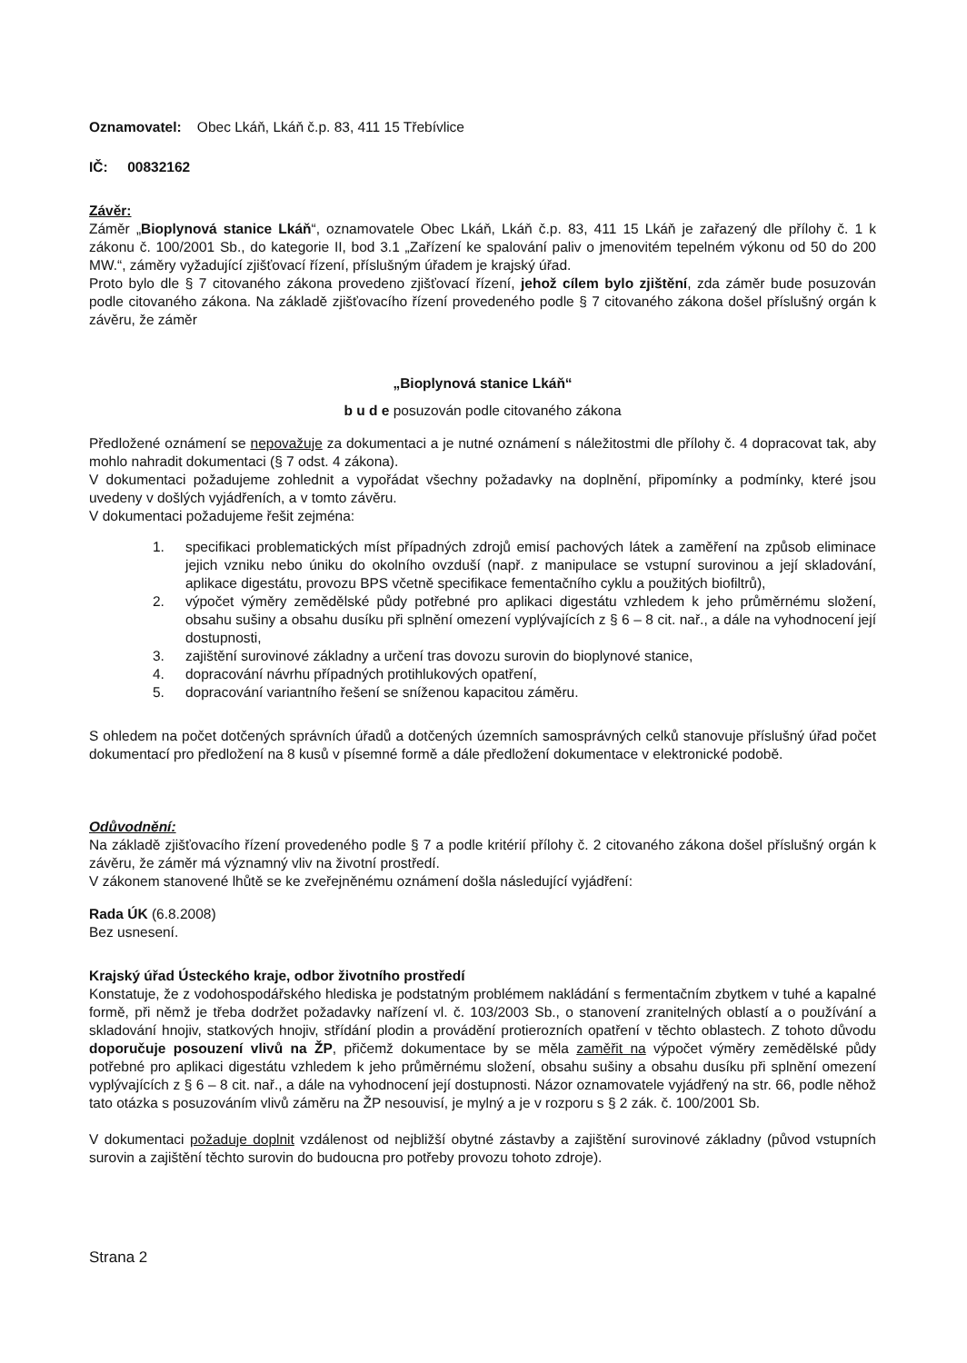Oznamovatel: Obec Lkáň, Lkáň č.p. 83, 411 15 Třebívlice
IČ: 00832162
Závěr:
Záměr „Bioplynová stanice Lkáň“, oznamovatele Obec Lkáň, Lkáň č.p. 83, 411 15 Lkáň je zařazený dle přílohy č. 1 k zákonu č. 100/2001 Sb., do kategorie II, bod 3.1 „Zařízení ke spalování paliv o jmenovitém tepelném výkonu od 50 do 200 MW.“, záměry vyžadující zjišťovací řízení, příslušným úřadem je krajský úřad.
Proto bylo dle § 7 citovaného zákona provedeno zjišťovací řízení, jehož cílem bylo zjištění, zda záměr bude posuzován podle citovaného zákona. Na základě zjišťovacího řízení provedeného podle § 7 citovaného zákona došel příslušný orgán k závěru, že záměr
„Bioplynová stanice Lkáň“
b u d e posuzován podle citovaného zákona
Předložené oznámení se nepovažuje za dokumentaci a je nutné oznámení s náležitostmi dle přílohy č. 4 dopracovat tak, aby mohlo nahradit dokumentaci (§ 7 odst. 4 zákona).
V dokumentaci požadujeme zohlednit a vypořádat všechny požadavky na doplnění, připomínky a podmínky, které jsou uvedeny v došlých vyjádřeních, a v tomto závěru.
V dokumentaci požadujeme řešit zejména:
1. specifikaci problematických míst případných zdrojů emisí pachových látek a zaměření na způsob eliminace jejich vzniku nebo úniku do okolního ovzduší (např. z manipulace se vstupní surovinou a její skladování, aplikace digestátu, provozu BPS včetně specifikace fementačního cyklu a použitých biofiltrů),
2. výpočet výměry zemědělské půdy potřebné pro aplikaci digestátu vzhledem k jeho průměrnému složení, obsahu sušiny a obsahu dusíku při splnění omezení vyplývajících z § 6 – 8 cit. nař., a dále na vyhodnocení její dostupnosti,
3. zajištění surovinové základny a určení tras dovozu surovin do bioplynové stanice,
4. dopracování návrhu případných protihlukových opatření,
5. dopracování variantního řešení se sníženou kapacitou záměru.
S ohledem na počet dotčených správních úřadů a dotčených územních samosprávných celků stanovuje příslušný úřad počet dokumentací pro předložení na 8 kusů v písemné formě a dále předložení dokumentace v elektronické podobě.
Odůvodnění:
Na základě zjišťovacího řízení provedeného podle § 7 a podle kritérií přílohy č. 2 citovaného zákona došel příslušný orgán k závěru, že záměr má významný vliv na životní prostředí.
V zákonem stanovené lhůtě se ke zveřejněnému oznámení došla následující vyjádření:
Rada ÚK (6.8.2008)
Bez usnesení.
Krajský úřad Ústeckého kraje, odbor životního prostředí
Konstatuje, že z vodohospodářského hlediska je podstatným problémem nakládání s fermentačním zbytkem v tuhé a kapalné formě, při němž je třeba dodržet požadavky nařízení vl. č. 103/2003 Sb., o stanovení zranitelných oblastí a o používání a skladování hnojiv, statkových hnojiv, střídání plodin a provádění protierozních opatření v těchto oblastech. Z tohoto důvodu doporučuje posouzení vlivů na ŽP, přičemž dokumentace by se měla zaměřit na výpočet výměry zemědělské půdy potřebné pro aplikaci digestátu vzhledem k jeho průměrnému složení, obsahu sušiny a obsahu dusíku při splnění omezení vyplývajících z § 6 – 8 cit. nař., a dále na vyhodnocení její dostupnosti. Názor oznamovatele vyjádřený na str. 66, podle něhož tato otázka s posuzováním vlivů záměru na ŽP nesouvisí, je mylný a je v rozporu s § 2 zák. č. 100/2001 Sb.
V dokumentaci požaduje doplnit vzdálenost od nejbližší obytné zástavby a zajištění surovinové základny (původ vstupních surovin a zajištění těchto surovin do budoucna pro potřeby provozu tohoto zdroje).
Strana 2